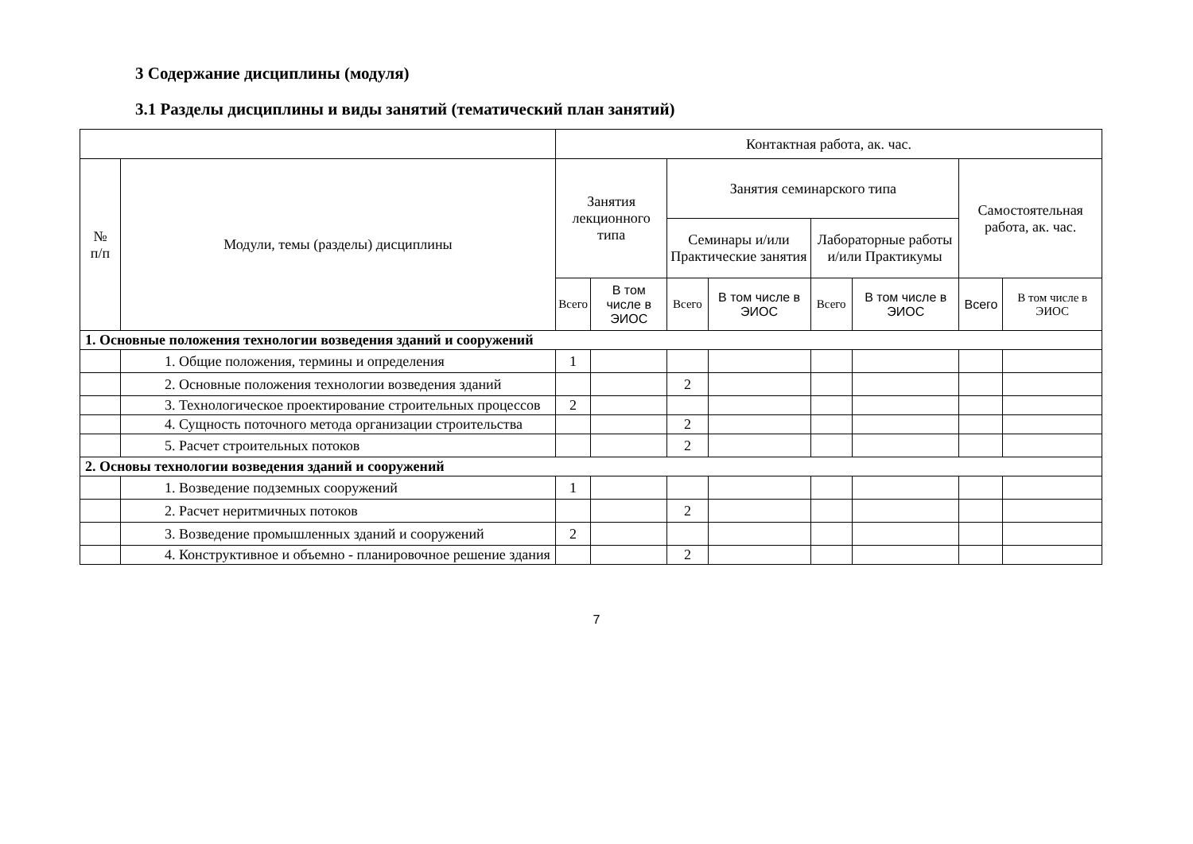3 Содержание дисциплины (модуля)
3.1 Разделы дисциплины и виды занятий (тематический план занятий)
| | | Контактная работа, ак. час. | | | | | | | |
| --- | --- | --- | --- | --- | --- | --- | --- | --- | --- |
| № п/п | Модули, темы (разделы) дисциплины | Занятия лекционного типа | | Занятия семинарского типа | | | | Самостоятельная работа, ак. час. | |
| | | | | Семинары и/или Практические занятия | | Лабораторные работы и/или Практикумы | | | |
| | | Всего | В том числе в ЭИОС | Всего | В том числе в ЭИОС | Всего | В том числе в ЭИОС | Всего | В том числе в ЭИОС |
| 1. Основные положения технологии возведения зданий и сооружений | | | | | | | | | |
| | 1. Общие положения, термины и определения | 1 | | | | | | | |
| | 2. Основные положения технологии возведения зданий | | | 2 | | | | | |
| | 3. Технологическое проектирование строительных процессов | 2 | | | | | | | |
| | 4. Сущность поточного метода организации строительства | | | 2 | | | | | |
| | 5. Расчет строительных потоков | | | 2 | | | | | |
| 2. Основы технологии возведения зданий и сооружений | | | | | | | | | |
| | 1. Возведение подземных сооружений | 1 | | | | | | | |
| | 2. Расчет неритмичных потоков | | | 2 | | | | | |
| | 3. Возведение промышленных зданий и сооружений | 2 | | | | | | | |
| | 4. Конструктивное и объемно - планировочное решение здания | | | 2 | | | | | |
7